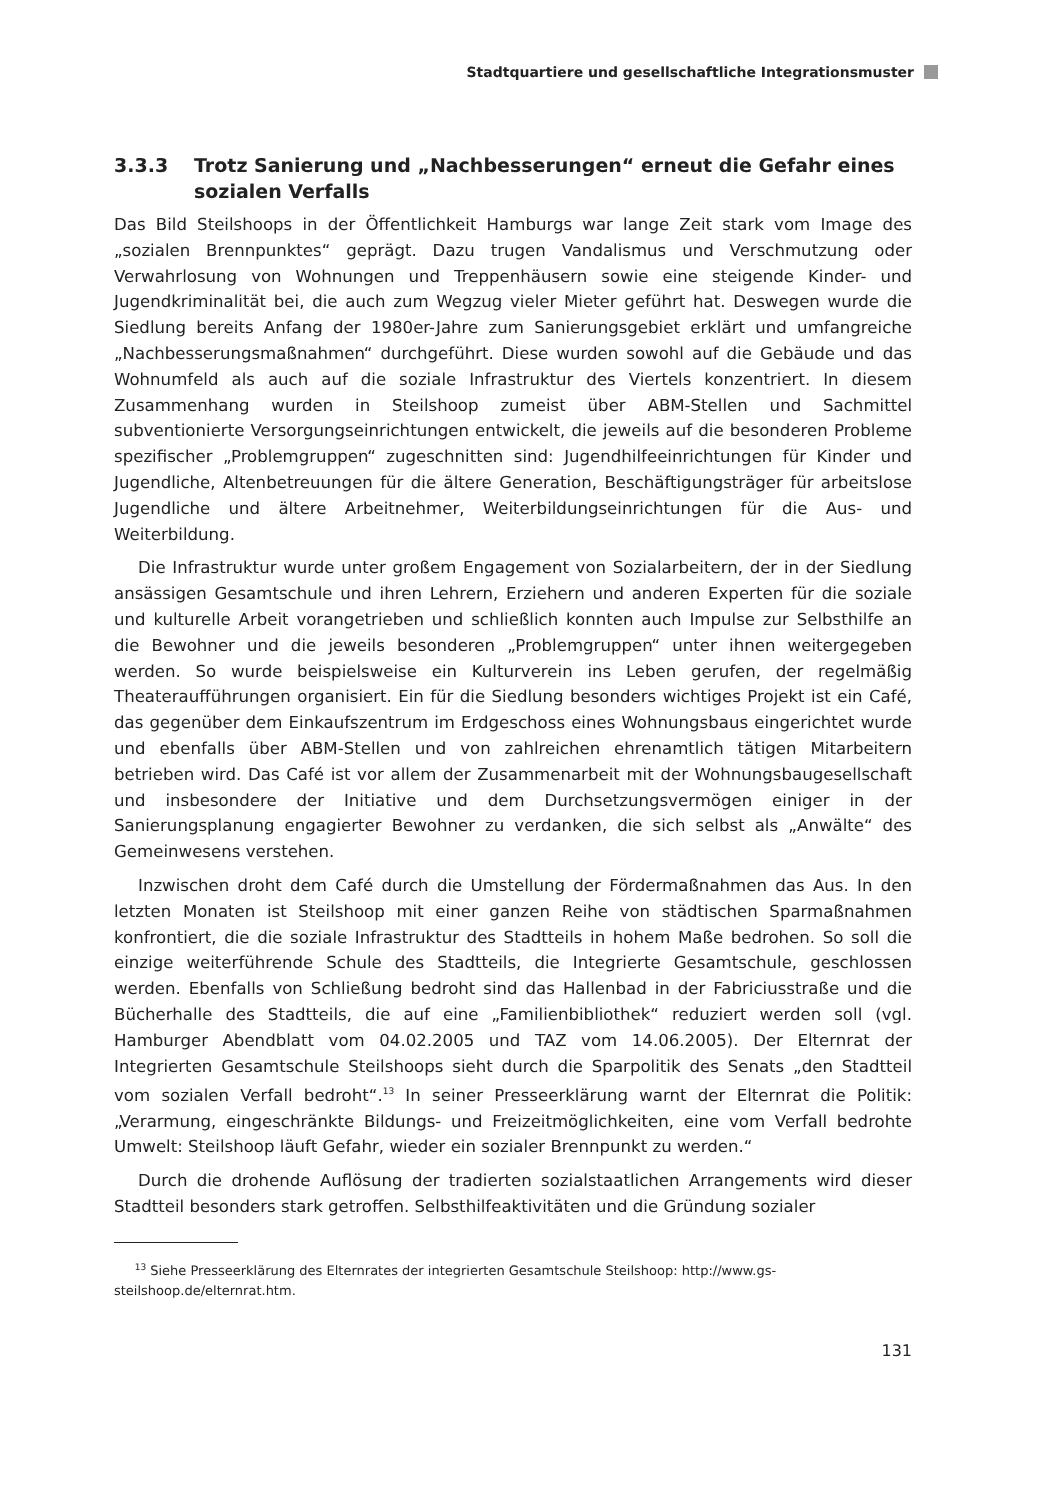Stadtquartiere und gesellschaftliche Integrationsmuster
3.3.3 Trotz Sanierung und „Nachbesserungen“ erneut die Gefahr eines sozialen Verfalls
Das Bild Steilshoops in der Öffentlichkeit Hamburgs war lange Zeit stark vom Image des „sozialen Brennpunktes“ geprägt. Dazu trugen Vandalismus und Verschmutzung oder Verwahrlosung von Wohnungen und Treppenhäusern sowie eine steigende Kinder- und Jugendkriminalität bei, die auch zum Wegzug vieler Mieter geführt hat. Deswegen wurde die Siedlung bereits Anfang der 1980er-Jahre zum Sanierungsgebiet erklärt und umfangreiche „Nachbesserungsmaßnahmen“ durchgeführt. Diese wurden sowohl auf die Gebäude und das Wohnumfeld als auch auf die soziale Infrastruktur des Viertels konzentriert. In diesem Zusammenhang wurden in Steilshoop zumeist über ABM-Stellen und Sachmittel subventionierte Versorgungseinrichtungen entwickelt, die jeweils auf die besonderen Probleme spezifischer „Problemgruppen“ zugeschnitten sind: Jugendhilfeeinrichtungen für Kinder und Jugendliche, Altenbetreuungen für die ältere Generation, Beschäftigungsträger für arbeitslose Jugendliche und ältere Arbeitnehmer, Weiterbildungseinrichtungen für die Aus- und Weiterbildung.
Die Infrastruktur wurde unter großem Engagement von Sozialarbeitern, der in der Siedlung ansässigen Gesamtschule und ihren Lehrern, Erziehern und anderen Experten für die soziale und kulturelle Arbeit vorangetrieben und schließlich konnten auch Impulse zur Selbsthilfe an die Bewohner und die jeweils besonderen „Problemgruppen“ unter ihnen weitergegeben werden. So wurde beispielsweise ein Kulturverein ins Leben gerufen, der regelmäßig Theateraufführungen organisiert. Ein für die Siedlung besonders wichtiges Projekt ist ein Café, das gegenüber dem Einkaufszentrum im Erdgeschoss eines Wohnungsbaus eingerichtet wurde und ebenfalls über ABM-Stellen und von zahlreichen ehrenamtlich tätigen Mitarbeitern betrieben wird. Das Café ist vor allem der Zusammenarbeit mit der Wohnungsbaugesellschaft und insbesondere der Initiative und dem Durchsetzungsvermögen einiger in der Sanierungsplanung engagierter Bewohner zu verdanken, die sich selbst als „Anwälte“ des Gemeinwesens verstehen.
Inzwischen droht dem Café durch die Umstellung der Fördermaßnahmen das Aus. In den letzten Monaten ist Steilshoop mit einer ganzen Reihe von städtischen Sparmaßnahmen konfrontiert, die die soziale Infrastruktur des Stadtteils in hohem Maße bedrohen. So soll die einzige weiterführende Schule des Stadtteils, die Integrierte Gesamtschule, geschlossen werden. Ebenfalls von Schließung bedroht sind das Hallenbad in der Fabriciusstraße und die Bücherhalle des Stadtteils, die auf eine „Familienbibliothek“ reduziert werden soll (vgl. Hamburger Abendblatt vom 04.02.2005 und TAZ vom 14.06.2005). Der Elternrat der Integrierten Gesamtschule Steilshoops sieht durch die Sparpolitik des Senats „den Stadtteil vom sozialen Verfall bedroht“.<sup>13</sup> In seiner Presseerklärung warnt der Elternrat die Politik: „Verarmung, eingeschränkte Bildungs- und Freizeitmöglichkeiten, eine vom Verfall bedrohte Umwelt: Steilshoop läuft Gefahr, wieder ein sozialer Brennpunkt zu werden.“
Durch die drohende Auflösung der tradierten sozialstaatlichen Arrangements wird dieser Stadtteil besonders stark getroffen. Selbsthilfeaktivitäten und die Gründung sozialer
<sup>13</sup> Siehe Presseerklärung des Elternrates der integrierten Gesamtschule Steilshoop: http://www.gs-steilshoop.de/elternrat.htm.
131